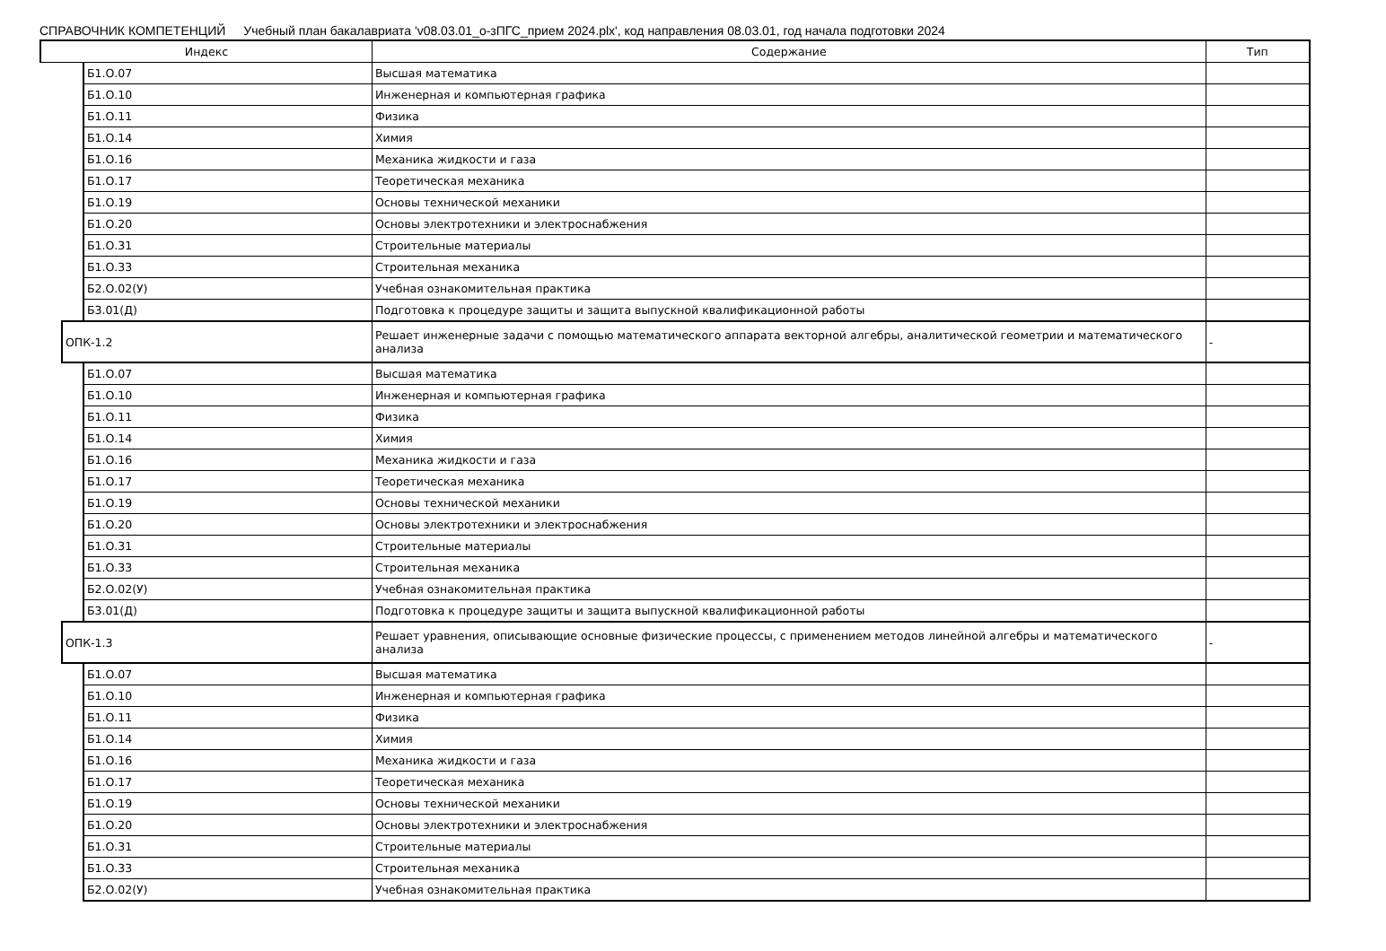СПРАВОЧНИК КОМПЕТЕНЦИЙ Учебный план бакалавриата 'v08.03.01_о-зПГС_прием 2024.plx', код направления 08.03.01, год начала подготовки 2024
| Индекс | | | Содержание | Тип |
| --- | --- | --- | --- | --- |
| | | Б1.О.07 | Высшая математика | |
| | | Б1.О.10 | Инженерная и компьютерная графика | |
| | | Б1.О.11 | Физика | |
| | | Б1.О.14 | Химия | |
| | | Б1.О.16 | Механика жидкости и газа | |
| | | Б1.О.17 | Теоретическая механика | |
| | | Б1.О.19 | Основы технической механики | |
| | | Б1.О.20 | Основы электротехники и электроснабжения | |
| | | Б1.О.31 | Строительные материалы | |
| | | Б1.О.33 | Строительная механика | |
| | | Б2.О.02(У) | Учебная ознакомительная практика | |
| | | Б3.01(Д) | Подготовка к процедуре защиты и защита выпускной квалификационной работы | |
| | ОПК-1.2 | | Решает инженерные задачи с помощью математического аппарата векторной алгебры, аналитической геометрии и математического анализа | - |
| | | Б1.О.07 | Высшая математика | |
| | | Б1.О.10 | Инженерная и компьютерная графика | |
| | | Б1.О.11 | Физика | |
| | | Б1.О.14 | Химия | |
| | | Б1.О.16 | Механика жидкости и газа | |
| | | Б1.О.17 | Теоретическая механика | |
| | | Б1.О.19 | Основы технической механики | |
| | | Б1.О.20 | Основы электротехники и электроснабжения | |
| | | Б1.О.31 | Строительные материалы | |
| | | Б1.О.33 | Строительная механика | |
| | | Б2.О.02(У) | Учебная ознакомительная практика | |
| | | Б3.01(Д) | Подготовка к процедуре защиты и защита выпускной квалификационной работы | |
| | ОПК-1.3 | | Решает уравнения, описывающие основные физические процессы, с применением методов линейной алгебры и математического анализа | - |
| | | Б1.О.07 | Высшая математика | |
| | | Б1.О.10 | Инженерная и компьютерная графика | |
| | | Б1.О.11 | Физика | |
| | | Б1.О.14 | Химия | |
| | | Б1.О.16 | Механика жидкости и газа | |
| | | Б1.О.17 | Теоретическая механика | |
| | | Б1.О.19 | Основы технической механики | |
| | | Б1.О.20 | Основы электротехники и электроснабжения | |
| | | Б1.О.31 | Строительные материалы | |
| | | Б1.О.33 | Строительная механика | |
| | | Б2.О.02(У) | Учебная ознакомительная практика | |